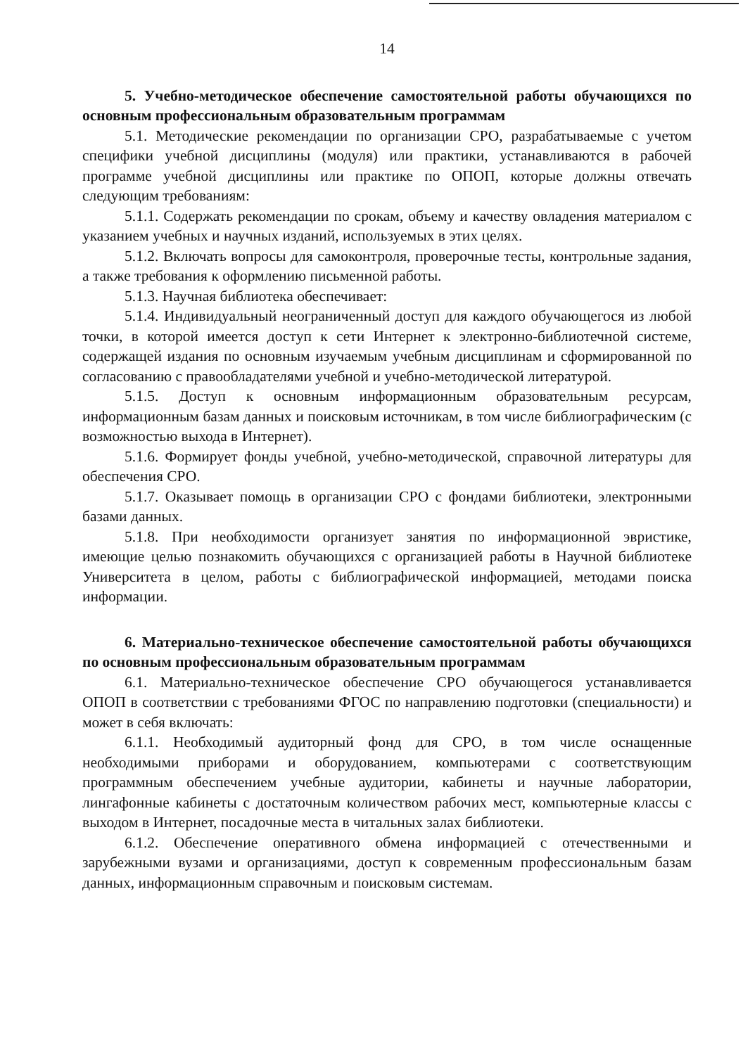14
5. Учебно-методическое обеспечение самостоятельной работы обучающихся по основным профессиональным образовательным программам
5.1. Методические рекомендации по организации СРО, разрабатываемые с учетом специфики учебной дисциплины (модуля) или практики, устанавливаются в рабочей программе учебной дисциплины или практике по ОПОП, которые должны отвечать следующим требованиям:
5.1.1. Содержать рекомендации по срокам, объему и качеству овладения материалом с указанием учебных и научных изданий, используемых в этих целях.
5.1.2. Включать вопросы для самоконтроля, проверочные тесты, контрольные задания, а также требования к оформлению письменной работы.
5.1.3. Научная библиотека обеспечивает:
5.1.4. Индивидуальный неограниченный доступ для каждого обучающегося из любой точки, в которой имеется доступ к сети Интернет к электронно-библиотечной системе, содержащей издания по основным изучаемым учебным дисциплинам и сформированной по согласованию с правообладателями учебной и учебно-методической литературой.
5.1.5. Доступ к основным информационным образовательным ресурсам, информационным базам данных и поисковым источникам, в том числе библиографическим (с возможностью выхода в Интернет).
5.1.6. Формирует фонды учебной, учебно-методической, справочной литературы для обеспечения СРО.
5.1.7. Оказывает помощь в организации СРО с фондами библиотеки, электронными базами данных.
5.1.8. При необходимости организует занятия по информационной эвристике, имеющие целью познакомить обучающихся с организацией работы в Научной библиотеке Университета в целом, работы с библиографической информацией, методами поиска информации.
6. Материально-техническое обеспечение самостоятельной работы обучающихся по основным профессиональным образовательным программам
6.1. Материально-техническое обеспечение СРО обучающегося устанавливается ОПОП в соответствии с требованиями ФГОС по направлению подготовки (специальности) и может в себя включать:
6.1.1. Необходимый аудиторный фонд для СРО, в том числе оснащенные необходимыми приборами и оборудованием, компьютерами с соответствующим программным обеспечением учебные аудитории, кабинеты и научные лаборатории, лингафонные кабинеты с достаточным количеством рабочих мест, компьютерные классы с выходом в Интернет, посадочные места в читальных залах библиотеки.
6.1.2. Обеспечение оперативного обмена информацией с отечественными и зарубежными вузами и организациями, доступ к современным профессиональным базам данных, информационным справочным и поисковым системам.